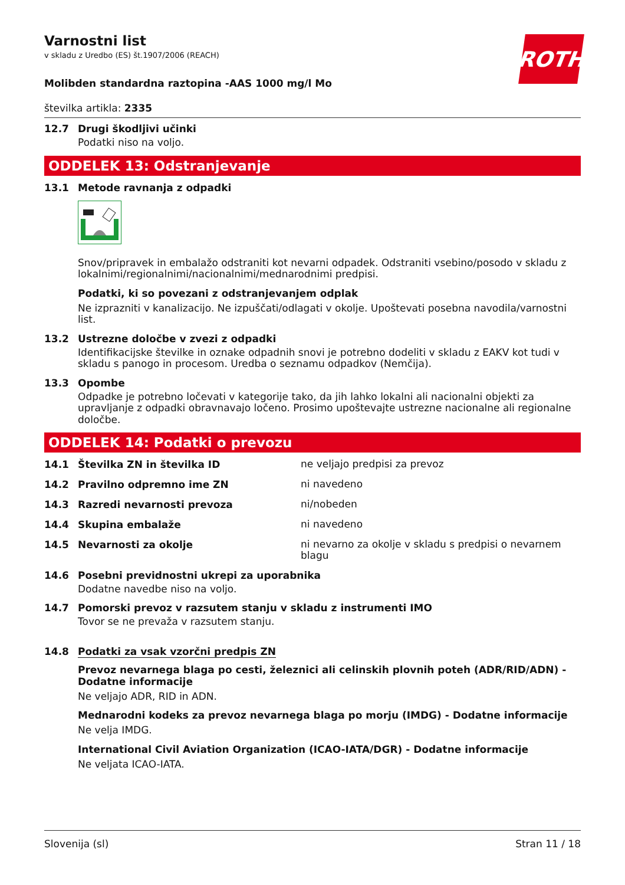ROTH
Varnostni list
v skladu z Uredbo (ES) št.1907/2006 (REACH)
Molibden standardna raztopina -AAS 1000 mg/l Mo
številka artikla: 2335
12.7 Drugi škodljivi učinki
Podatki niso na voljo.
ODDELEK 13: Odstranjevanje
13.1 Metode ravnanja z odpadki
Snov/pripravek in embalažo odstraniti kot nevarni odpadek. Odstraniti vsebino/posodo v skladu z lokalnimi/regionalnimi/nacionalnimi/mednarodnimi predpisi.
Podatki, ki so povezani z odstranjevanjem odplak
Ne izprazniti v kanalizacijo. Ne izpuščati/odlagati v okolje. Upoštevati posebna navodila/varnostni list.
13.2 Ustrezne določbe v zvezi z odpadki
Identifikacijske številke in oznake odpadnih snovi je potrebno dodeliti v skladu z EAKV kot tudi v skladu s panogo in procesom. Uredba o seznamu odpadkov (Nemčija).
13.3 Opombe
Odpadke je potrebno ločevati v kategorije tako, da jih lahko lokalni ali nacionalni objekti za upravljanje z odpadki obravnavajo ločeno. Prosimo upoštevajte ustrezne nacionalne ali regionalne določbe.
ODDELEK 14: Podatki o prevozu
14.1 Številka ZN in številka ID
ne veljajo predpisi za prevoz
14.2 Pravilno odpremno ime ZN
ni navedeno
14.3 Razredi nevarnosti prevoza
ni/nobeden
14.4 Skupina embalaže
ni navedeno
14.5 Nevarnosti za okolje
ni nevarno za okolje v skladu s predpisi o nevarnem blagu
14.6 Posebni previdnostni ukrepi za uporabnika
Dodatne navedbe niso na voljo.
14.7 Pomorski prevoz v razsutem stanju v skladu z instrumenti IMO
Tovor se ne prevaža v razsutem stanju.
14.8 Podatki za vsak vzorčni predpis ZN
Prevoz nevarnega blaga po cesti, železnici ali celinskih plovnih poteh (ADR/RID/ADN) - Dodatne informacije
Ne veljajo ADR, RID in ADN.
Mednarodni kodeks za prevoz nevarnega blaga po morju (IMDG) - Dodatne informacije
Ne velja IMDG.
International Civil Aviation Organization (ICAO-IATA/DGR) - Dodatne informacije
Ne veljata ICAO-IATA.
Slovenija (sl) Stran 11 / 18